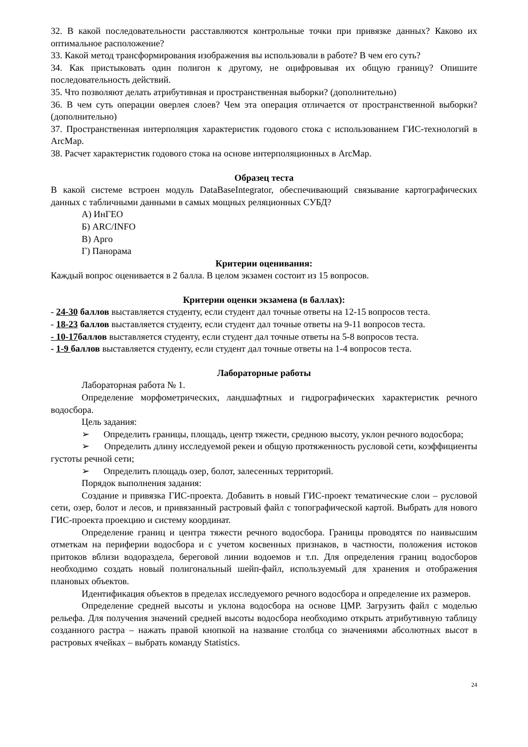32. В какой последовательности расставляются контрольные точки при привязке данных? Каково их оптимальное расположение?
33. Какой метод трансформирования изображения вы использовали в работе? В чем его суть?
34. Как пристыковать один полигон к другому, не оцифровывая их общую границу? Опишите последовательность действий.
35. Что позволяют делать атрибутивная и пространственная выборки? (дополнительно)
36. В чем суть операции оверлея слоев? Чем эта операция отличается от пространственной выборки? (дополнительно)
37. Пространственная интерполяция характеристик годового стока с использованием ГИС-технологий в ArcMap.
38. Расчет характеристик годового стока на основе интерполяционных в ArcMap.
Образец теста
В какой системе встроен модуль DataBaseIntegrator, обеспечивающий связывание картографических данных с табличными данными в самых мощных реляционных СУБД?
А) ИнГЕО
Б) ARC/INFO
В) Арго
Г) Панорама
Критерии оценивания:
Каждый вопрос оценивается в 2 балла. В целом экзамен состоит из 15 вопросов.
Критерии оценки экзамена (в баллах):
- 24-30 баллов выставляется студенту, если студент дал точные ответы на 12-15 вопросов теста.
- 18-23 баллов выставляется студенту, если студент дал точные ответы на 9-11 вопросов теста.
- 10-17баллов выставляется студенту, если студент дал точные ответы на 5-8 вопросов теста.
- 1-9 баллов выставляется студенту, если студент дал точные ответы на 1-4 вопросов теста.
Лабораторные работы
Лабораторная работа № 1.
Определение морфометрических, ландшафтных и гидрографических характеристик речного водосбора.
Цель задания:
➢ Определить границы, площадь, центр тяжести, среднюю высоту, уклон речного водосбора;
➢ Определить длину исследуемой рекеи и общую протяженность русловой сети, коэффициенты густоты речной сети;
➢ Определить площадь озер, болот, залесенных территорий.
Порядок выполнения задания:
Создание и привязка ГИС-проекта. Добавить в новый ГИС-проект тематические слои – русловой сети, озер, болот и лесов, и привязанный растровый файл с топографической картой. Выбрать для нового ГИС-проекта проекцию и систему координат.
Определение границ и центра тяжести речного водосбора. Границы проводятся по наивысшим отметкам на периферии водосбора и с учетом косвенных признаков, в частности, положения истоков притоков вблизи водораздела, береговой линии водоемов и т.п. Для определения границ водосборов необходимо создать новый полигональный шейп-файл, используемый для хранения и отображения плановых объектов.
Идентификация объектов в пределах исследуемого речного водосбора и определение их размеров.
Определение средней высоты и уклона водосбора на основе ЦМР. Загрузить файл с моделью рельефа. Для получения значений средней высоты водосбора необходимо открыть атрибутивную таблицу созданного растра – нажать правой кнопкой на название столбца со значениями абсолютных высот в растровых ячейках – выбрать команду Statistics.
24